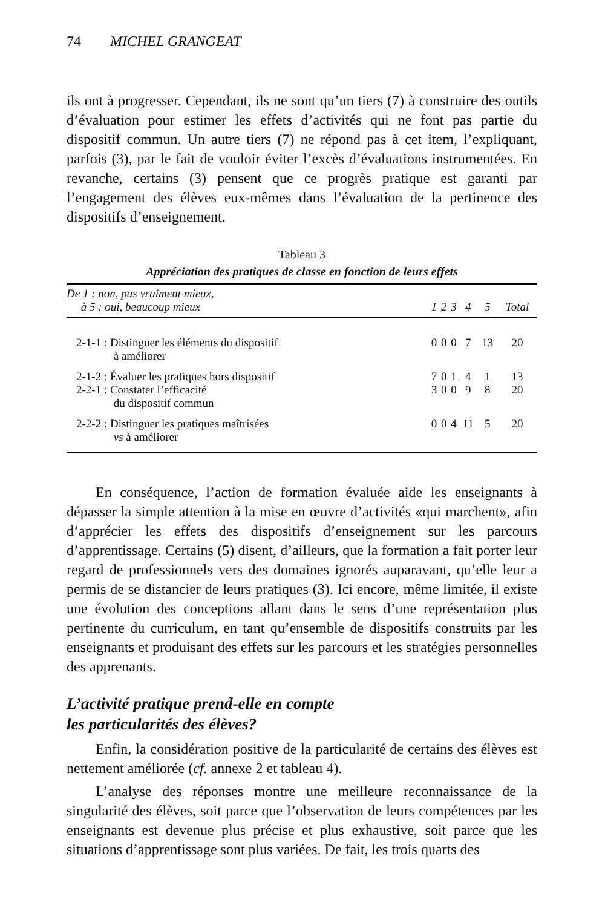74 MICHEL GRANGEAT
ils ont à progresser. Cependant, ils ne sont qu’un tiers (7) à construire des outils d’évaluation pour estimer les effets d’activités qui ne font pas partie du dispositif commun. Un autre tiers (7) ne répond pas à cet item, l’expliquant, parfois (3), par le fait de vouloir éviter l’excès d’évaluations instrumentées. En revanche, certains (3) pensent que ce progrès pratique est garanti par l’engagement des élèves eux-mêmes dans l’évaluation de la pertinence des dispositifs d’enseignement.
Tableau 3
Appréciation des pratiques de classe en fonction de leurs effets
| De 1 : non, pas vraiment mieux, à 5 : oui, beaucoup mieux | 1 | 2 | 3 | 4 | 5 | Total |
| --- | --- | --- | --- | --- | --- | --- |
| 2-1-1 : Distinguer les éléments du dispositif à améliorer | 0 | 0 | 0 | 7 | 13 | 20 |
| 2-1-2 : Évaluer les pratiques hors dispositif | 7 | 0 | 1 | 4 | 1 | 13 |
| 2-2-1 : Constater l’efficacité du dispositif commun | 3 | 0 | 0 | 9 | 8 | 20 |
| 2-2-2 : Distinguer les pratiques maîtrisées vs à améliorer | 0 | 0 | 4 | 11 | 5 | 20 |
En conséquence, l’action de formation évaluée aide les enseignants à dépasser la simple attention à la mise en œuvre d’activités «qui marchent», afin d’apprécier les effets des dispositifs d’enseignement sur les parcours d’apprentissage. Certains (5) disent, d’ailleurs, que la formation a fait porter leur regard de professionnels vers des domaines ignorés auparavant, qu’elle leur a permis de se distancier de leurs pratiques (3). Ici encore, même limitée, il existe une évolution des conceptions allant dans le sens d’une représentation plus pertinente du curriculum, en tant qu’ensemble de dispositifs construits par les enseignants et produisant des effets sur les parcours et les stratégies personnelles des apprenants.
L’activité pratique prend-elle en compte
les particularités des élèves?
Enfin, la considération positive de la particularité de certains des élèves est nettement améliorée (cf. annexe 2 et tableau 4).
L’analyse des réponses montre une meilleure reconnaissance de la singularité des élèves, soit parce que l’observation de leurs compétences par les enseignants est devenue plus précise et plus exhaustive, soit parce que les situations d’apprentissage sont plus variées. De fait, les trois quarts des